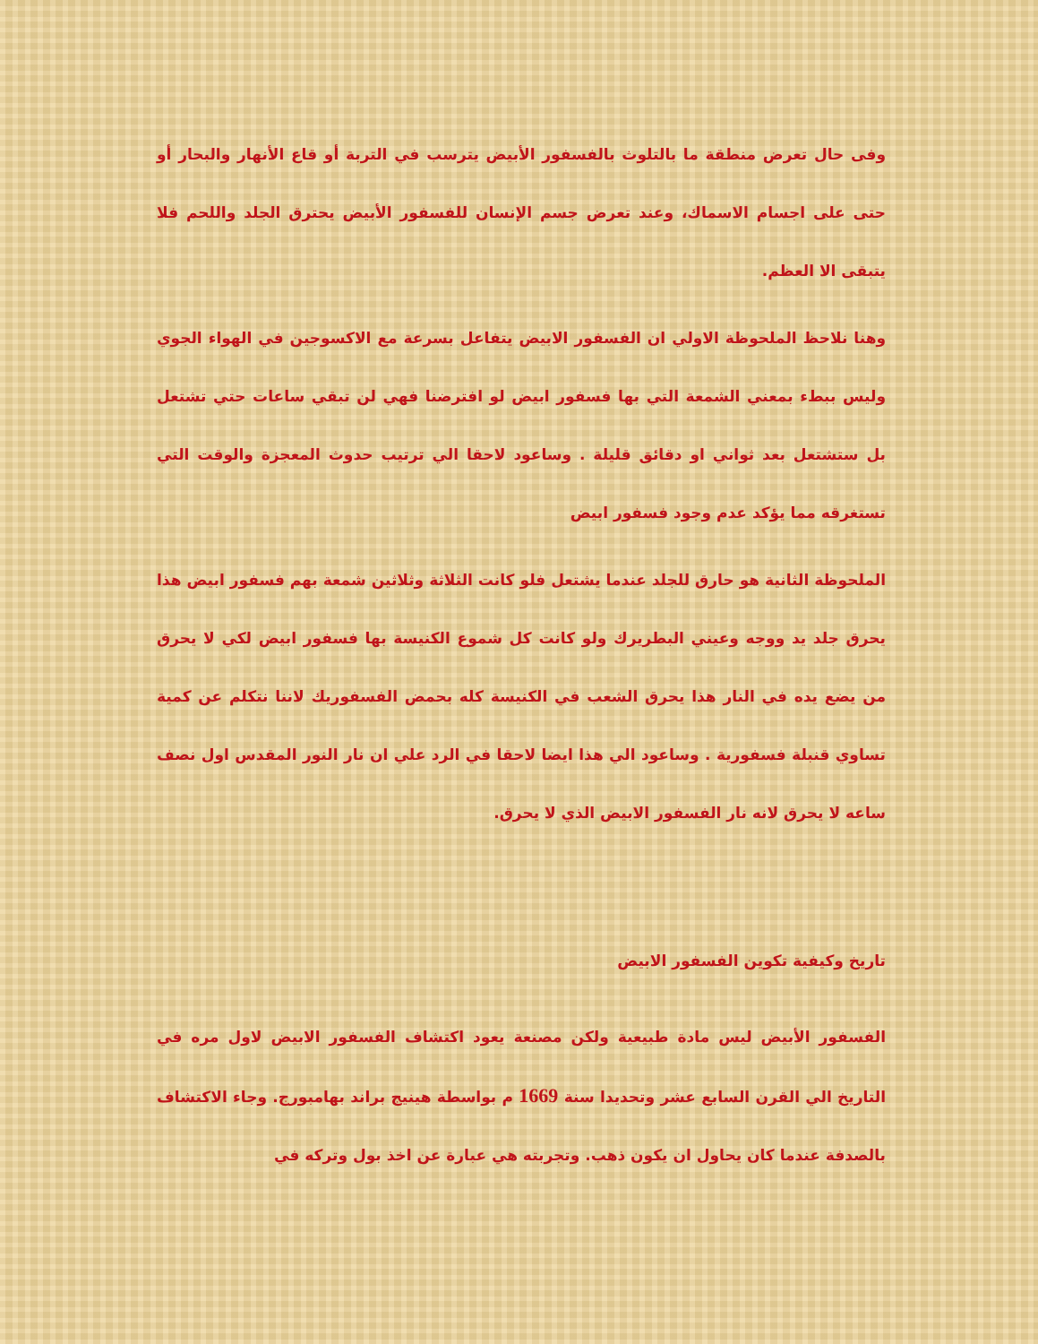وفى حال تعرض منطقة ما بالتلوث بالفسفور الأبيض يترسب في التربة أو قاع الأنهار والبحار أو حتى على اجسام الاسماك، وعند تعرض جسم الإنسان للفسفور الأبيض يحترق الجلد واللحم فلا يتبقى الا العظم.
وهنا نلاحظ الملحوظة الاولي ان الفسفور الابيض يتفاعل بسرعة مع الاكسوجين في الهواء الجوي وليس ببطء بمعني الشمعة التي بها فسفور ابيض لو افترضنا فهي لن تبقي ساعات حتي تشتعل بل ستشتعل بعد ثواني او دقائق قليلة . وساعود لاحقا الي ترتيب حدوث المعجزة والوقت التي تستغرقه مما يؤكد عدم وجود فسفور ابيض
الملحوظة الثانية هو حارق للجلد عندما يشتعل فلو كانت الثلاثة وثلاثين شمعة بهم فسفور ابيض هذا يحرق جلد يد ووجه وعيني البطريرك ولو كانت كل شموع الكنيسة بها فسفور ابيض لكي لا يحرق من يضع يده في النار هذا يحرق الشعب في الكنيسة كله بحمض الفسفوريك لاننا نتكلم عن كمية تساوي قنبلة فسفورية . وساعود الي هذا ايضا لاحقا في الرد علي ان نار النور المقدس اول نصف ساعه لا يحرق لانه نار الفسفور الابيض الذي لا يحرق.
تاريخ وكيفية تكوين الفسفور الابيض
الفسفور الأبيض ليس مادة طبيعية ولكن مصنعة يعود اكتشاف الفسفور الابيض لاول مره في التاريخ الي القرن السابع عشر وتحديدا سنة 1669 م بواسطة هينيج براند بهامبورج. وجاء الاكتشاف بالصدفة عندما كان يحاول ان يكون ذهب. وتجربته هي عبارة عن اخذ بول وتركه في